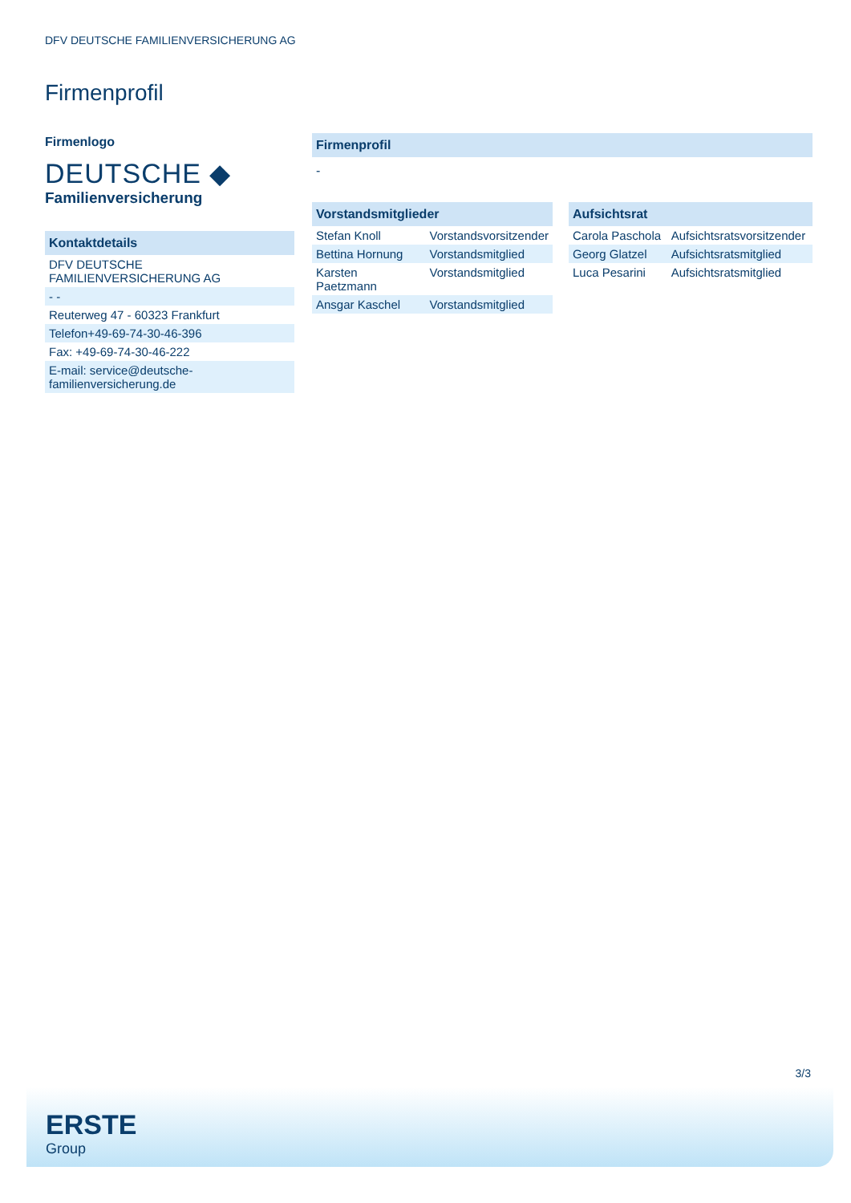DFV DEUTSCHE FAMILIENVERSICHERUNG AG
Firmenprofil
Firmenlogo
DEUTSCHE ◆
Familienversicherung
Kontaktdetails
| DFV DEUTSCHE FAMILIENVERSICHERUNG AG |
| - - |
| Reuterweg 47 - 60323 Frankfurt |
| Telefon+49-69-74-30-46-396 |
| Fax: +49-69-74-30-46-222 |
| E-mail: service@deutsche-familienversicherung.de |
Firmenprofil
-
Vorstandsmitglieder
| Stefan Knoll | Vorstandsvorsitzender |
| Bettina Hornung | Vorstandsmitglied |
| Karsten Paetzmann | Vorstandsmitglied |
| Ansgar Kaschel | Vorstandsmitglied |
Aufsichtsrat
| Carola Paschola | Aufsichtsratsvorsitzender |
| Georg Glatzel | Aufsichtsratsmitglied |
| Luca Pesarini | Aufsichtsratsmitglied |
3/3
ERSTE
Group